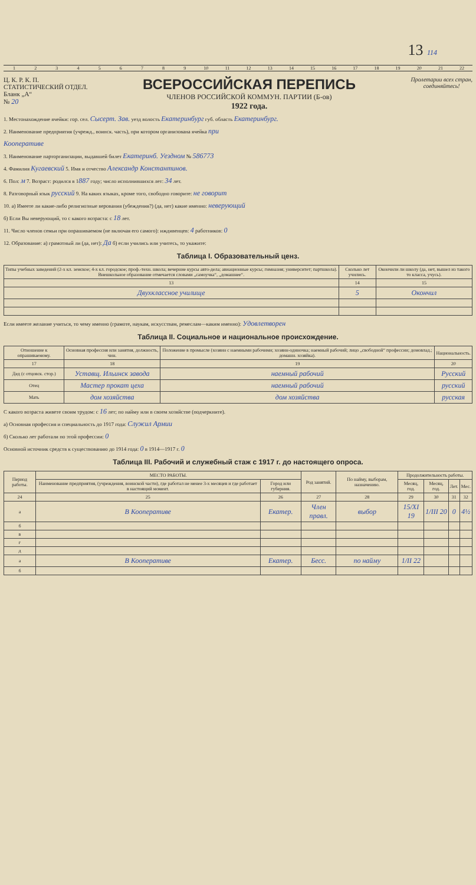13 114
123456789 10 11 12 13 14 15 16 17 18 19 20 21 22
Ц. К. Р. К. П.
СТАТИСТИЧЕСКИЙ ОТДЕЛ.
Бланк „А“
№ 20
ВСЕРОССИЙСКАЯ ПЕРЕПИСЬ
ЧЛЕНОВ РОССИЙСКОЙ КОММУН. ПАРТИИ (Б-ов)
1922 года.
Пролетарии всех стран,
соединяйтесь!
1. Местонахождение ячейки: гор. сел. Сысерт. Зав. уезд волость Екатеринбург губ. область Екатеринбург.
2. Наименование предприятия (учрежд., воинск. часть), при котором организована ячейка при
Кооперативе
3. Наименование парторганизации, выдавшей билет Екатеринб. Уездном № 586773
4. Фамилия Кугаевский 5. Имя и отчество Александр Константинов.
6. Пол: м 7. Возраст: родился в 1887 году; число исполнившихся лет: 34 лет.
8. Разговорный язык русский 9. На каких языках, кроме того, свободно говорите: не говорит
10. а) Имеете ли какие-либо религиозные верования (убеждения?) (да, нет) какие именно: неверующий
б) Если Вы неверующий, то с какого возраста: с 18 лет.
11. Число членов семьи при опрашиваемом (не включая его самого): иждивенцев: 4 работников: 0
12. Образование: а) грамотный ли (да, нет): Да б) если учились или учитесь, то укажите:
Таблица I. Образовательный ценз.
| Типы учебных заведений (2-х кл. земское; 4-х кл. городское; проф.-техн. школа; вечерние курсы авто-дела; авиационные курсы; гимназия; университет; партшкола). Внешкольное образование отмечается словами „самоучка“, „домашнее“. | Сколько лет учились. | Окончили ли школу (да, нет, вышел из такого то класса, учусь). |
| --- | --- | --- |
| 13 | 14 | 15 |
| Двухклассное училище | 5 | Окончил |
Если имеете желание учиться, то чему именно (грамоте, наукам, искусствам, ремеслам—каким именно): Удовлетворен
Таблица II. Социальное и национальное происхождение.
| Отношение к опрашиваемому. | Основная профессия или занятия, должность, чин. | Положение в промысле (хозяин с наемными рабочими; хозяин-одиночка; наемный рабочий; лицо „свободной“ профессии; домовлад.; домашн. хозяйка). | Национальность. |
| --- | --- | --- | --- |
| 17 | 18 | 19 | 20 |
| Дед (с отцовск. стор.) | Уставщ. Ильинск завода | наемный рабочий | Русский |
| Отец | Мастер прокат цеха | наемный рабочий | русский |
| Мать | дом хозяйства | дом хозяйства | русская |
С какого возраста живете своим трудом: с 16 лет; по найму или в своем хозяйстве (подчеркните).
а) Основная профессия и специальность до 1917 года: Служил Армии
б) Сколько лет работали по этой профессии: 0
Основной источник средств к существованию до 1914 года: 0 в 1914—1917 г. 0
Таблица III. Рабочий и служебный стаж с 1917 г. до настоящего опроса.
| Период работы. | МЕСТО РАБОТЫ. | | Род занятий. | По найму, выборам, назначению. | Продолжительность работы. | | | |
| --- | --- | --- | --- | --- | --- | --- | --- | --- |
| | Наименование предприятия, (учреждения, воинской части), где работал не менее 3-х месяцев и где работает в настоящий момент. | Город или губерния. | | | Месяц, год. | Месяц, год. | Лет. | Мес. |
| 24 | 25 | 26 | 27 | 28 | 29 | 30 | 31 | 32 |
| а | В Кооперативе | Екатер. | Член правл. | выбор | 15/XI 19 | 1/III 20 | 0 | 4½ |
| б | | | | | | | | |
| в | | | | | | | | |
| г | | | | | | | | |
| д | | | | | | | | |
| а | В Кооперативе | Екатер. | Бесс. | по найму | 1/II 22 | | | |
| б | | | | | | | | |